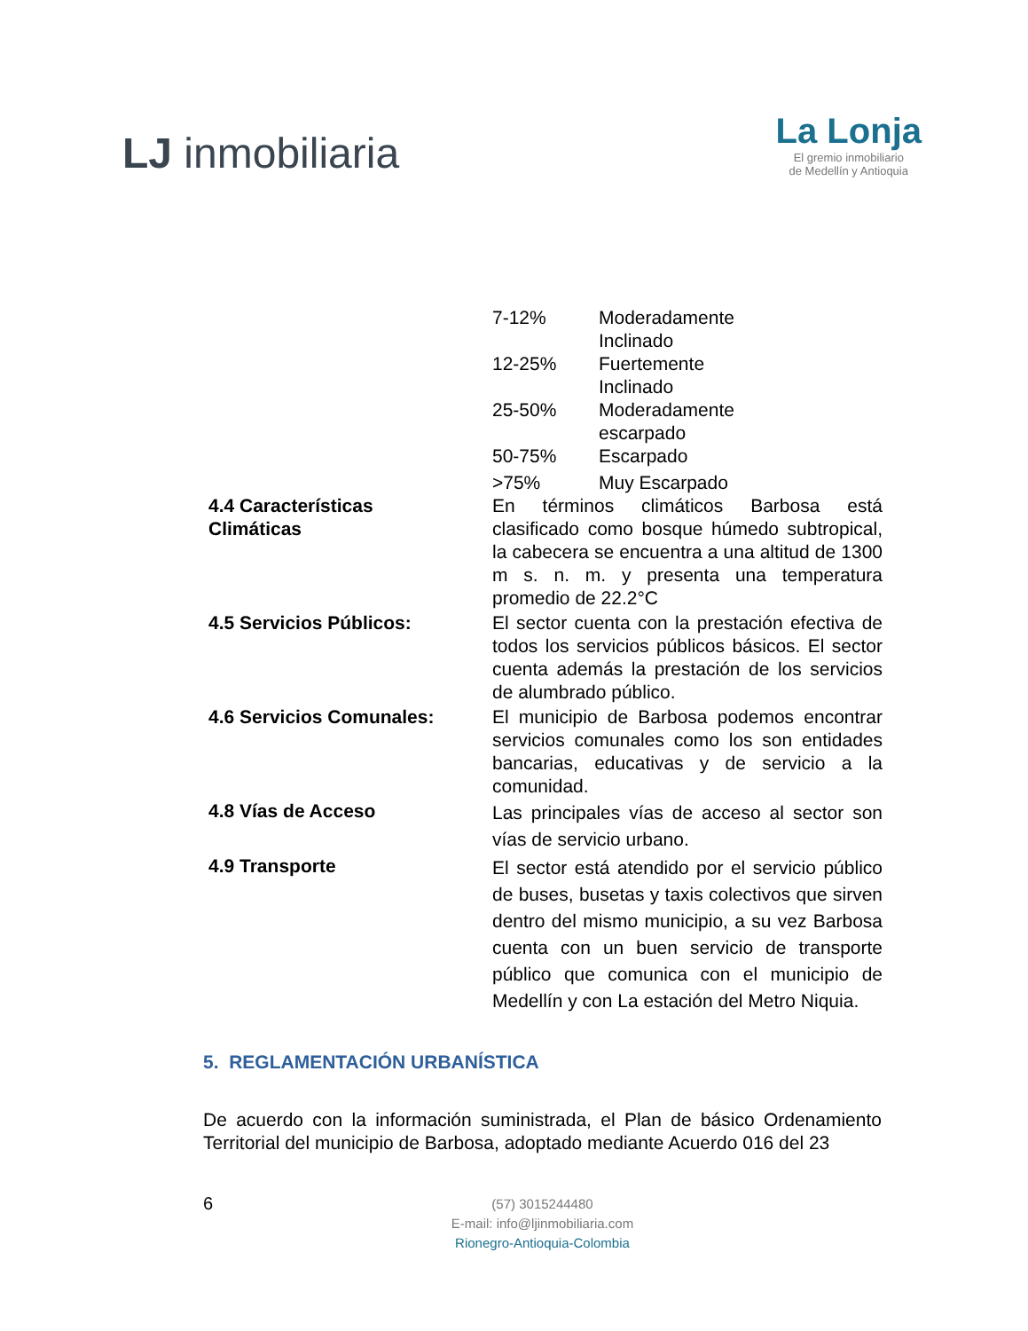LJ inmobiliaria
La Lonja
El gremio inmobiliario
de Medellín y Antioquia
| | / 7-12% / Moderadamente Inclinado / / 12-25% / Fuertemente Inclinado / / 25-50% / Moderadamente escarpado / / 50-75% / Escarpado / / >75% / Muy Escarpado / |
| 4.4 Características Climáticas | En términos climáticos Barbosa está clasificado como bosque húmedo subtropical, la cabecera se encuentra a una altitud de 1300 m s. n. m. y presenta una temperatura promedio de 22.2°C |
| 4.5 Servicios Públicos: | El sector cuenta con la prestación efectiva de todos los servicios públicos básicos. El sector cuenta además la prestación de los servicios de alumbrado público. |
| 4.6 Servicios Comunales: | El municipio de Barbosa podemos encontrar servicios comunales como los son entidades bancarias, educativas y de servicio a la comunidad. |
| 4.8 Vías de Acceso | Las principales vías de acceso al sector son vías de servicio urbano. |
| 4.9 Transporte | El sector está atendido por el servicio público de buses, busetas y taxis colectivos que sirven dentro del mismo municipio, a su vez Barbosa cuenta con un buen servicio de transporte público que comunica con el municipio de Medellín y con La estación del Metro Niquia. |
5. REGLAMENTACIÓN URBANÍSTICA
De acuerdo con la información suministrada, el Plan de básico Ordenamiento Territorial del municipio de Barbosa, adoptado mediante Acuerdo 016 del 23
6
(57) 3015244480
E-mail: info@ljinmobiliaria.com
Rionegro-Antioquia-Colombia